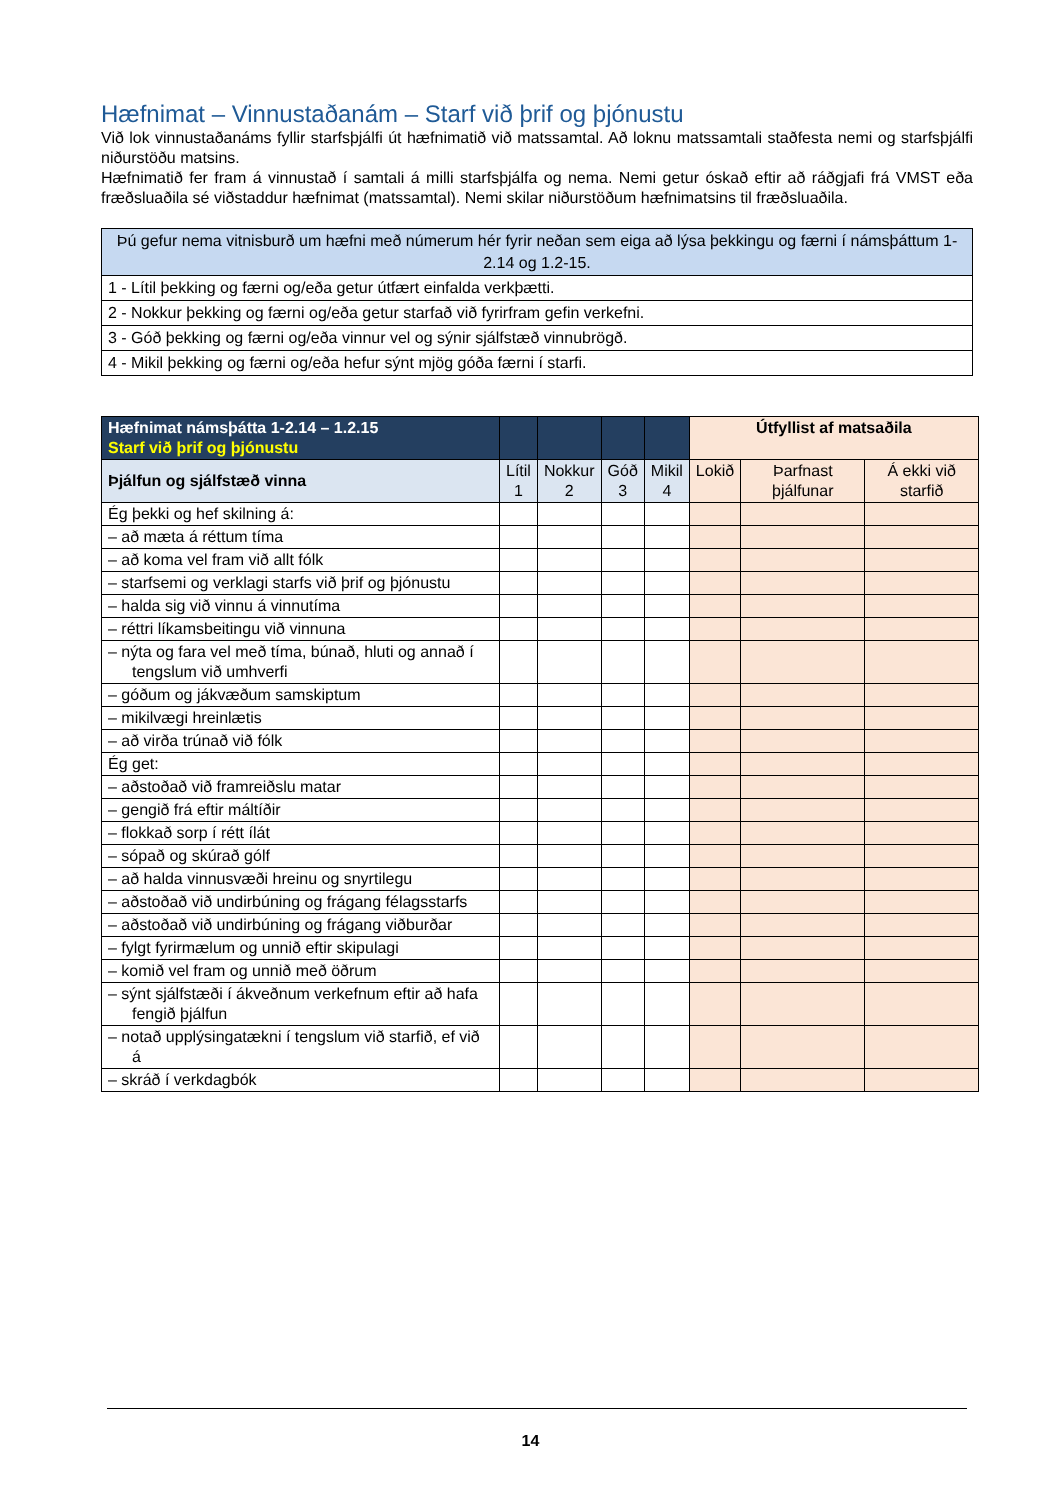Hæfnimat – Vinnustaðanám – Starf við þrif og þjónustu
Við lok vinnustaðanáms fyllir starfsþjálfi út hæfnimatið við matssamtal. Að loknu matssamtali staðfesta nemi og starfsþjálfi niðurstöðu matsins.
Hæfnimatið fer fram á vinnustað í samtali á milli starfsþjálfa og nema. Nemi getur óskað eftir að ráðgjafi frá VMST eða fræðsluaðila sé viðstaddur hæfnimat (matssamtal). Nemi skilar niðurstöðum hæfnimatsins til fræðsluaðila.
| Þú gefur nema vitnisburð um hæfni með númerum hér fyrir neðan sem eiga að lýsa þekkingu og færni í námsþáttum 1-2.14 og 1.2-15. |
| 1 - Lítil þekking og færni og/eða getur útfært einfalda verkþætti. |
| 2 - Nokkur þekking og færni og/eða getur starfað við fyrirfram gefin verkefni. |
| 3 - Góð þekking og færni og/eða vinnur vel og sýnir sjálfstæð vinnubrögð. |
| 4 - Mikil þekking og færni og/eða hefur sýnt mjög góða færni í starfi. |
| Hæfnimat námsþátta 1-2.14 – 1.2.15 Starf við þrif og þjónustu | | | | | Útfyllist af matsaðila | | |
| --- | --- | --- | --- | --- | --- | --- | --- |
| Þjálfun og sjálfstæð vinna | Lítil 1 | Nokkur 2 | Góð 3 | Mikil 4 | Lokið | Þarfnast þjálfunar | Á ekki við starfið |
| Ég þekki og hef skilning á: | | | | | | | |
| – að mæta á réttum tíma | | | | | | | |
| – að koma vel fram við allt fólk | | | | | | | |
| – starfsemi og verklagi starfs við þrif og þjónustu | | | | | | | |
| – halda sig við vinnu á vinnutíma | | | | | | | |
| – réttri líkamsbeitingu við vinnuna | | | | | | | |
| – nýta og fara vel með tíma, búnað, hluti og annað í tengslum við umhverfi | | | | | | | |
| – góðum og jákvæðum samskiptum | | | | | | | |
| – mikilvægi hreinlætis | | | | | | | |
| – að virða trúnað við fólk | | | | | | | |
| Ég get: | | | | | | | |
| – aðstoðað við framreiðslu matar | | | | | | | |
| – gengið frá eftir máltíðir | | | | | | | |
| – flokkað sorp í rétt ílát | | | | | | | |
| – sópað og skúrað gólf | | | | | | | |
| – að halda vinnusvæði hreinu og snyrtilegu | | | | | | | |
| – aðstoðað við undirbúning og frágang félagsstarfs | | | | | | | |
| – aðstoðað við undirbúning og frágang viðburðar | | | | | | | |
| – fylgt fyrirmælum og unnið eftir skipulagi | | | | | | | |
| – komið vel fram og unnið með öðrum | | | | | | | |
| – sýnt sjálfstæði í ákveðnum verkefnum eftir að hafa fengið þjálfun | | | | | | | |
| – notað upplýsingatækni í tengslum við starfið, ef við á | | | | | | | |
| – skráð í verkdagbók | | | | | | | |
14